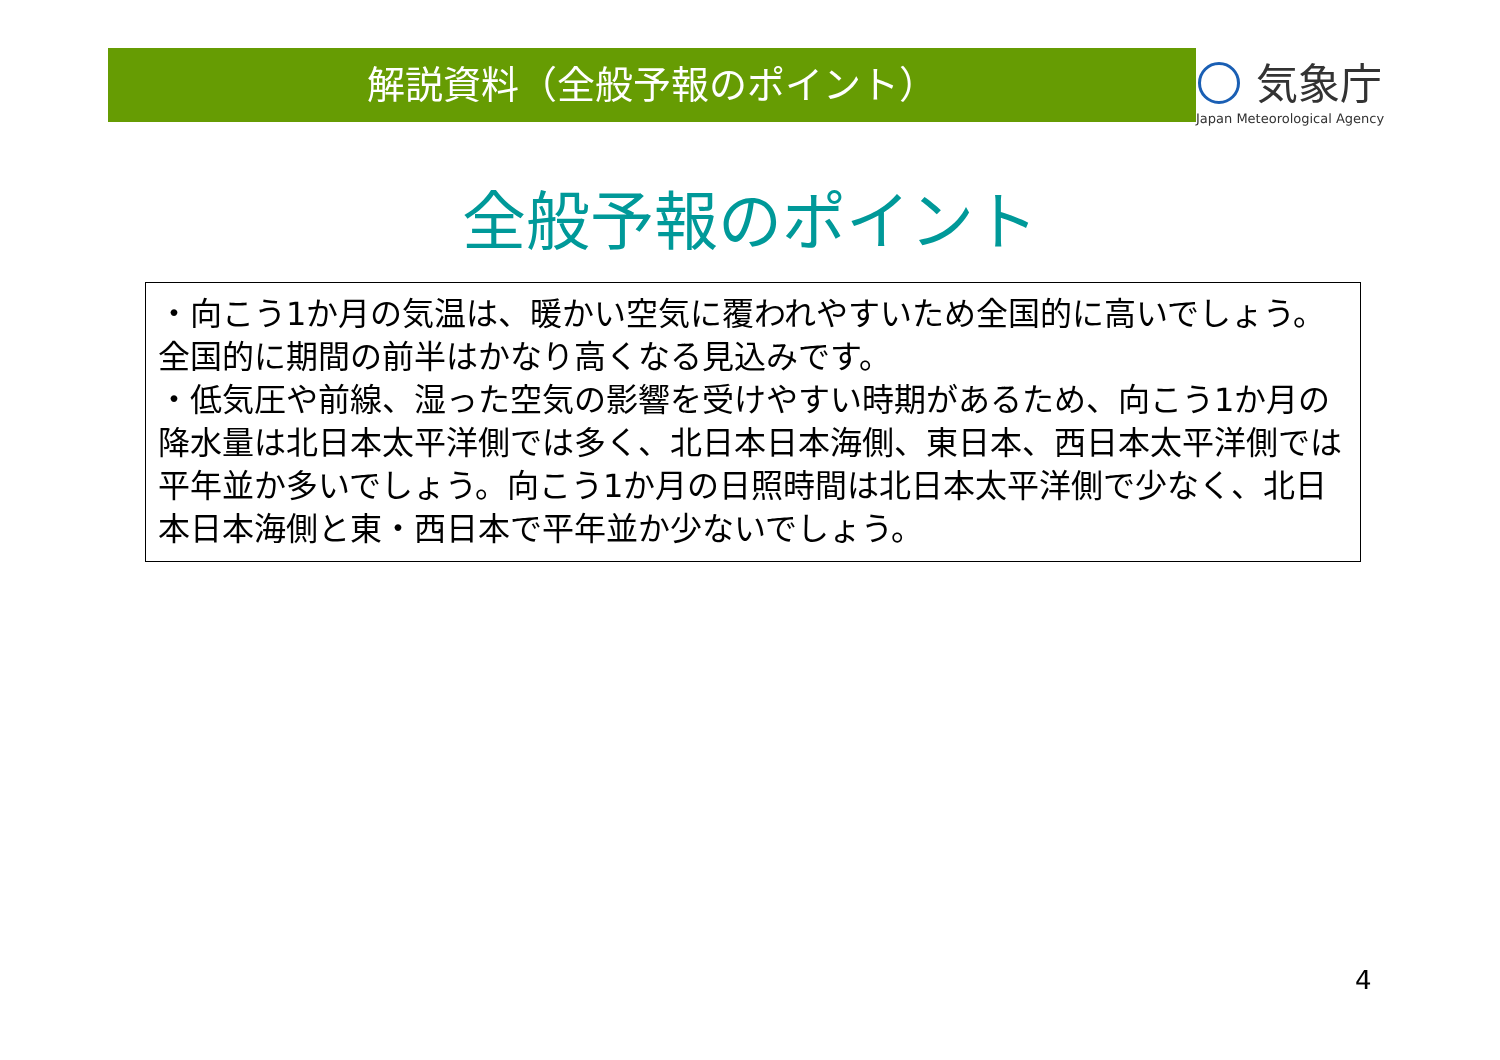解説資料（全般予報のポイント）
気象庁
Japan Meteorological Agency
全般予報のポイント
・向こう1か月の気温は、暖かい空気に覆われやすいため全国的に高いでしょう。全国的に期間の前半はかなり高くなる見込みです。
・低気圧や前線、湿った空気の影響を受けやすい時期があるため、向こう1か月の降水量は北日本太平洋側では多く、北日本日本海側、東日本、西日本太平洋側では平年並か多いでしょう。向こう1か月の日照時間は北日本太平洋側で少なく、北日本日本海側と東・西日本で平年並か少ないでしょう。
4